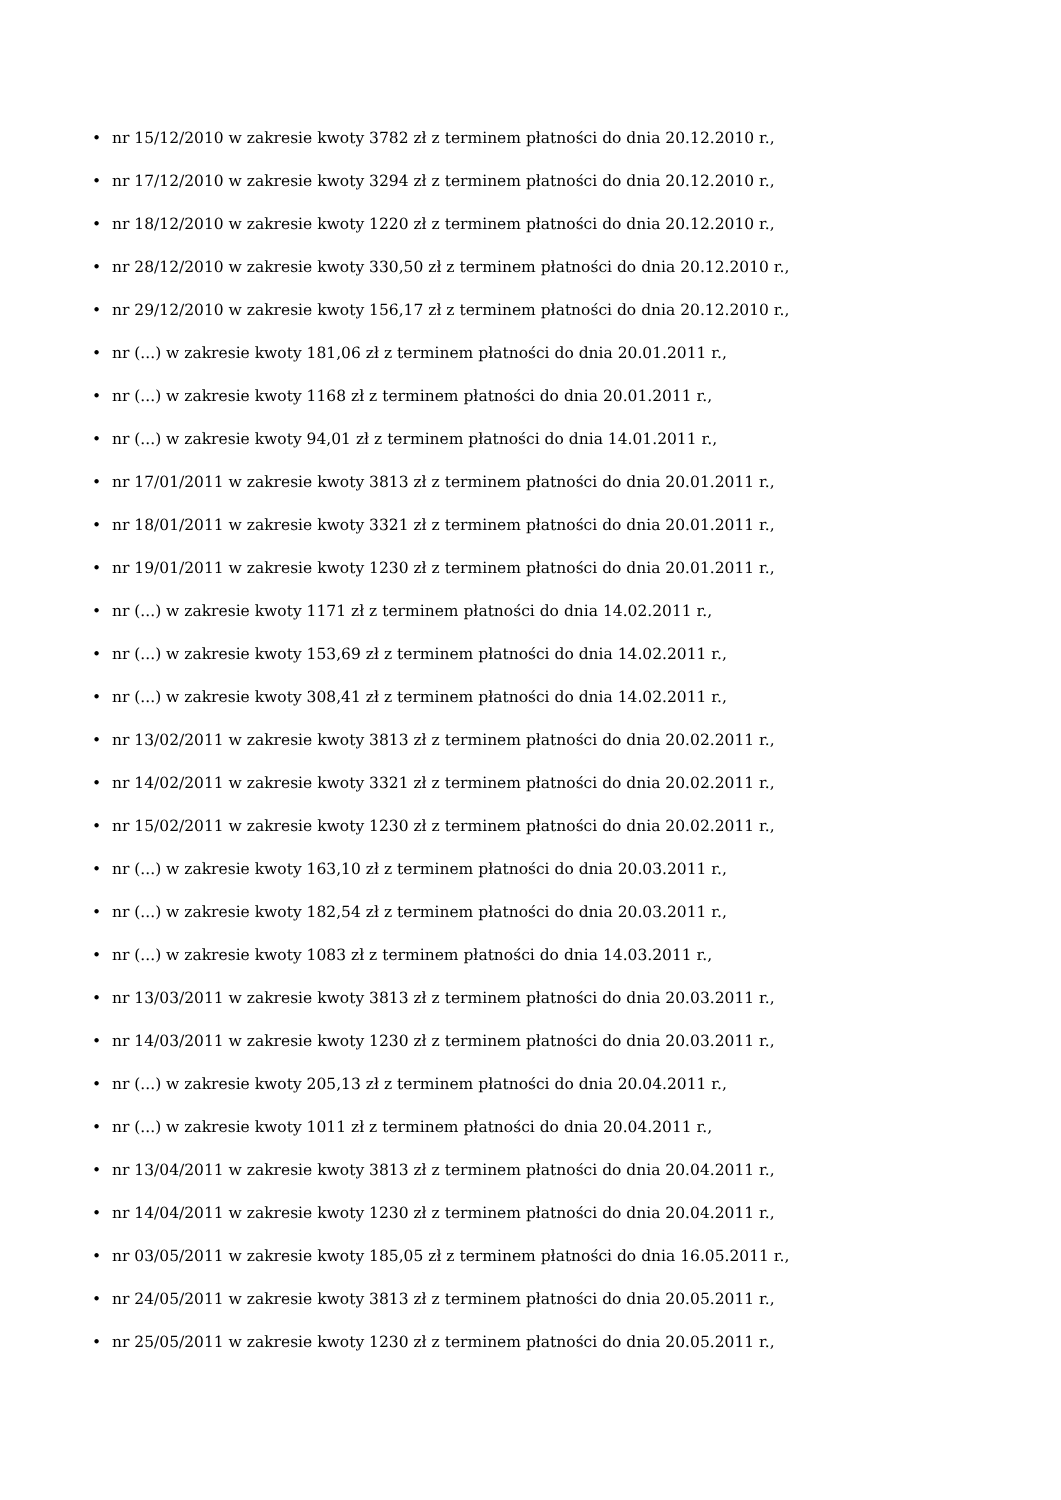• nr 15/12/2010 w zakresie kwoty 3782 zł z terminem płatności do dnia 20.12.2010 r.,
• nr 17/12/2010 w zakresie kwoty 3294 zł z terminem płatności do dnia 20.12.2010 r.,
• nr 18/12/2010 w zakresie kwoty 1220 zł z terminem płatności do dnia 20.12.2010 r.,
• nr 28/12/2010 w zakresie kwoty 330,50 zł z terminem płatności do dnia 20.12.2010 r.,
• nr 29/12/2010 w zakresie kwoty 156,17 zł z terminem płatności do dnia 20.12.2010 r.,
• nr (...) w zakresie kwoty 181,06 zł z terminem płatności do dnia 20.01.2011 r.,
• nr (...) w zakresie kwoty 1168 zł z terminem płatności do dnia 20.01.2011 r.,
• nr (...) w zakresie kwoty 94,01 zł z terminem płatności do dnia 14.01.2011 r.,
• nr 17/01/2011 w zakresie kwoty 3813 zł z terminem płatności do dnia 20.01.2011 r.,
• nr 18/01/2011 w zakresie kwoty 3321 zł z terminem płatności do dnia 20.01.2011 r.,
• nr 19/01/2011 w zakresie kwoty 1230 zł z terminem płatności do dnia 20.01.2011 r.,
• nr (...) w zakresie kwoty 1171 zł z terminem płatności do dnia 14.02.2011 r.,
• nr (...) w zakresie kwoty 153,69 zł z terminem płatności do dnia 14.02.2011 r.,
• nr (...) w zakresie kwoty 308,41 zł z terminem płatności do dnia 14.02.2011 r.,
• nr 13/02/2011 w zakresie kwoty 3813 zł z terminem płatności do dnia 20.02.2011 r.,
• nr 14/02/2011 w zakresie kwoty 3321 zł z terminem płatności do dnia 20.02.2011 r.,
• nr 15/02/2011 w zakresie kwoty 1230 zł z terminem płatności do dnia 20.02.2011 r.,
• nr (...) w zakresie kwoty 163,10 zł z terminem płatności do dnia 20.03.2011 r.,
• nr (...) w zakresie kwoty 182,54 zł z terminem płatności do dnia 20.03.2011 r.,
• nr (...) w zakresie kwoty 1083 zł z terminem płatności do dnia 14.03.2011 r.,
• nr 13/03/2011 w zakresie kwoty 3813 zł z terminem płatności do dnia 20.03.2011 r.,
• nr 14/03/2011 w zakresie kwoty 1230 zł z terminem płatności do dnia 20.03.2011 r.,
• nr (...) w zakresie kwoty 205,13 zł z terminem płatności do dnia 20.04.2011 r.,
• nr (...) w zakresie kwoty 1011 zł z terminem płatności do dnia 20.04.2011 r.,
• nr 13/04/2011 w zakresie kwoty 3813 zł z terminem płatności do dnia 20.04.2011 r.,
• nr 14/04/2011 w zakresie kwoty 1230 zł z terminem płatności do dnia 20.04.2011 r.,
• nr 03/05/2011 w zakresie kwoty 185,05 zł z terminem płatności do dnia 16.05.2011 r.,
• nr 24/05/2011 w zakresie kwoty 3813 zł z terminem płatności do dnia 20.05.2011 r.,
• nr 25/05/2011 w zakresie kwoty 1230 zł z terminem płatności do dnia 20.05.2011 r.,